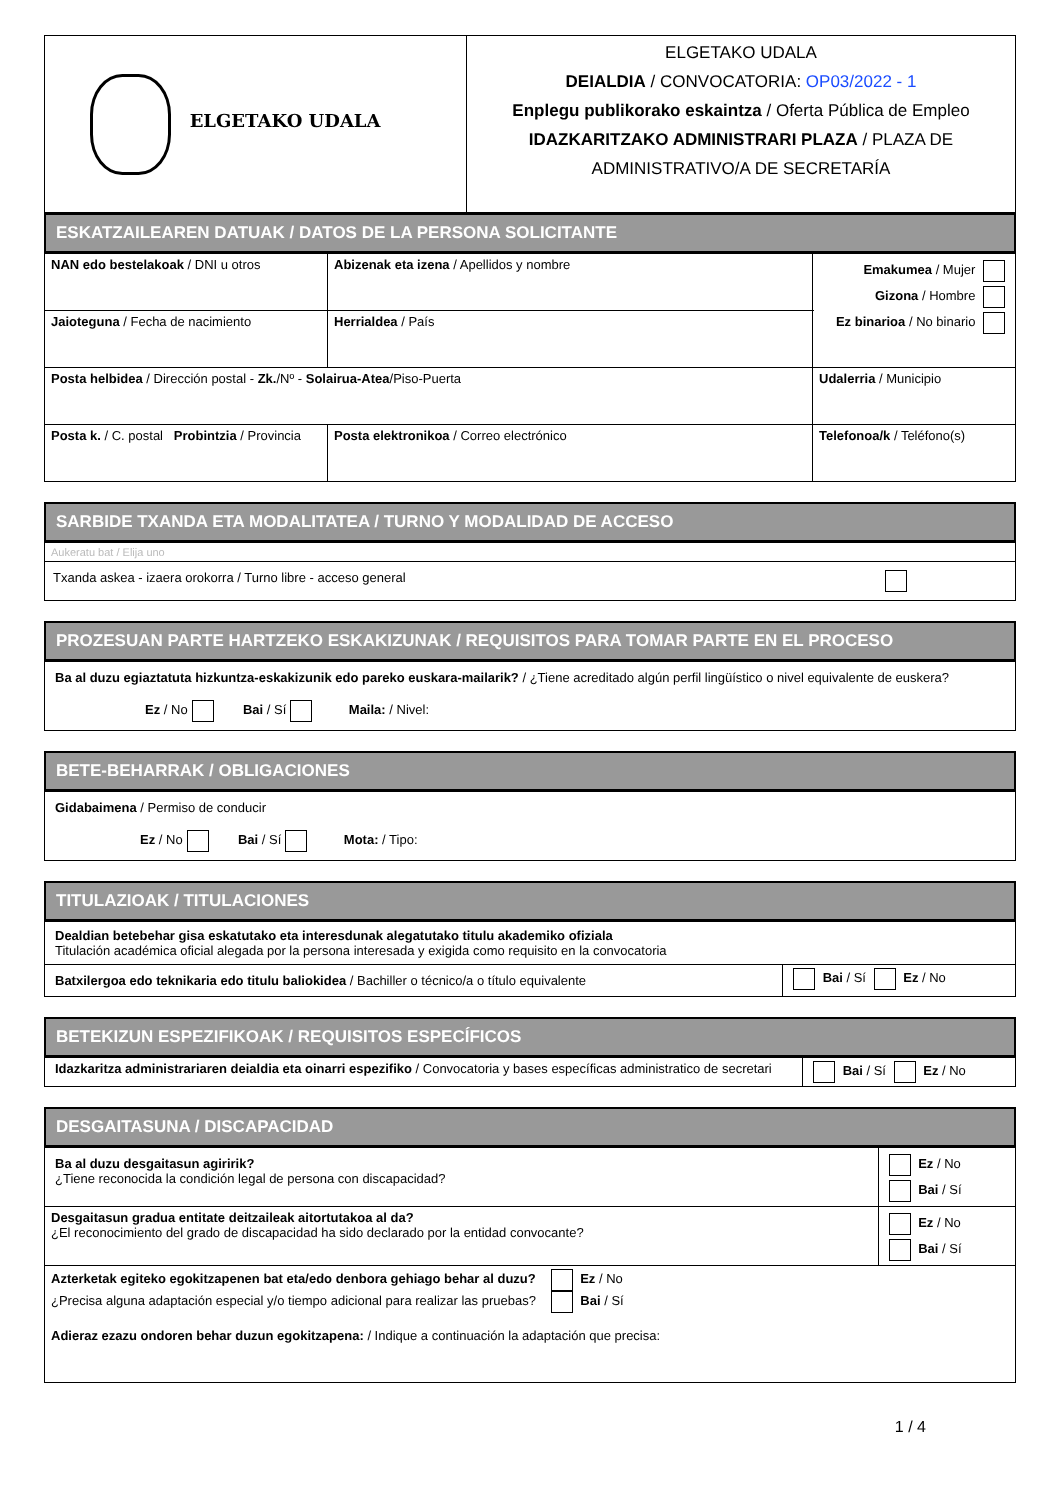| ELGETAKO UDALA | ELGETAKO UDALA DEIALDIA / CONVOCATORIA: OP03/2022 - 1 Enplegu publikorako eskaintza / Oferta Pública de Empleo IDAZKARITZAKO ADMINISTRARI PLAZA / PLAZA DE ADMINISTRATIVO/A DE SECRETARÍA |
ESKATZAILEAREN DATUAK / DATOS DE LA PERSONA SOLICITANTE
| NAN edo bestelakoak / DNI u otros | Abizenak eta izena / Apellidos y nombre | | Emakumea / Mujer Gizona / Hombre Ez binarioa / No binario |
| Jaioteguna / Fecha de nacimiento | Herrialdea / País | | |
| Posta helbidea / Dirección postal - Zk. /Nº - Solairua-Atea /Piso-Puerta | | Udalerria / Municipio | |
| Posta k. / C. postal Probintzia / Provincia | Posta elektronikoa / Correo electrónico | Telefonoa/k / Teléfono(s) | |
SARBIDE TXANDA ETA MODALITATEA / TURNO Y MODALIDAD DE ACCESO
| Aukeratu bat / Elija uno |
| Txanda askea - izaera orokorra / Turno libre - acceso general |
PROZESUAN PARTE HARTZEKO ESKAKIZUNAK / REQUISITOS PARA TOMAR PARTE EN EL PROCESO
| Ba al duzu egiaztatuta hizkuntza-eskakizunik edo pareko euskara-mailarik? / ¿Tiene acreditado algún perfil lingüístico o nivel equivalente de euskera? Ez / No Bai / Sí Maila: / Nivel: |
BETE-BEHARRAK / OBLIGACIONES
| Gidabaimena / Permiso de conducir Ez / No Bai / Sí Mota: / Tipo: |
TITULAZIOAK / TITULACIONES
| Dealdian betebehar gisa eskatutako eta interesdunak alegatutako titulu akademiko ofiziala Titulación académica oficial alegada por la persona interesada y exigida como requisito en la convocatoria | |
| Batxilergoa edo teknikaria edo titulu baliokidea / Bachiller o técnico/a o título equivalente | Bai / Sí Ez / No |
BETEKIZUN ESPEZIFIKOAK / REQUISITOS ESPECÍFICOS
| Idazkaritza administrariaren deialdia eta oinarri espezifiko / Convocatoria y bases específicas administratico de secretari | Bai / Sí Ez / No |
DESGAITASUNA / DISCAPACIDAD
| Ba al duzu desgaitasun agiririk? ¿Tiene reconocida la condición legal de persona con discapacidad? | Ez / No Bai / Sí |
| Desgaitasun gradua entitate deitzaileak aitortutakoa al da? ¿El reconocimiento del grado de discapacidad ha sido declarado por la entidad convocante? | Ez / No Bai / Sí |
| Azterketak egiteko egokitzapenen bat eta/edo denbora gehiago behar al duzu? Ez / No ¿Precisa alguna adaptación especial y/o tiempo adicional para realizar las pruebas? Bai / Sí Adieraz ezazu ondoren behar duzun egokitzapena: / Indique a continuación la adaptación que precisa: | |
1 / 4